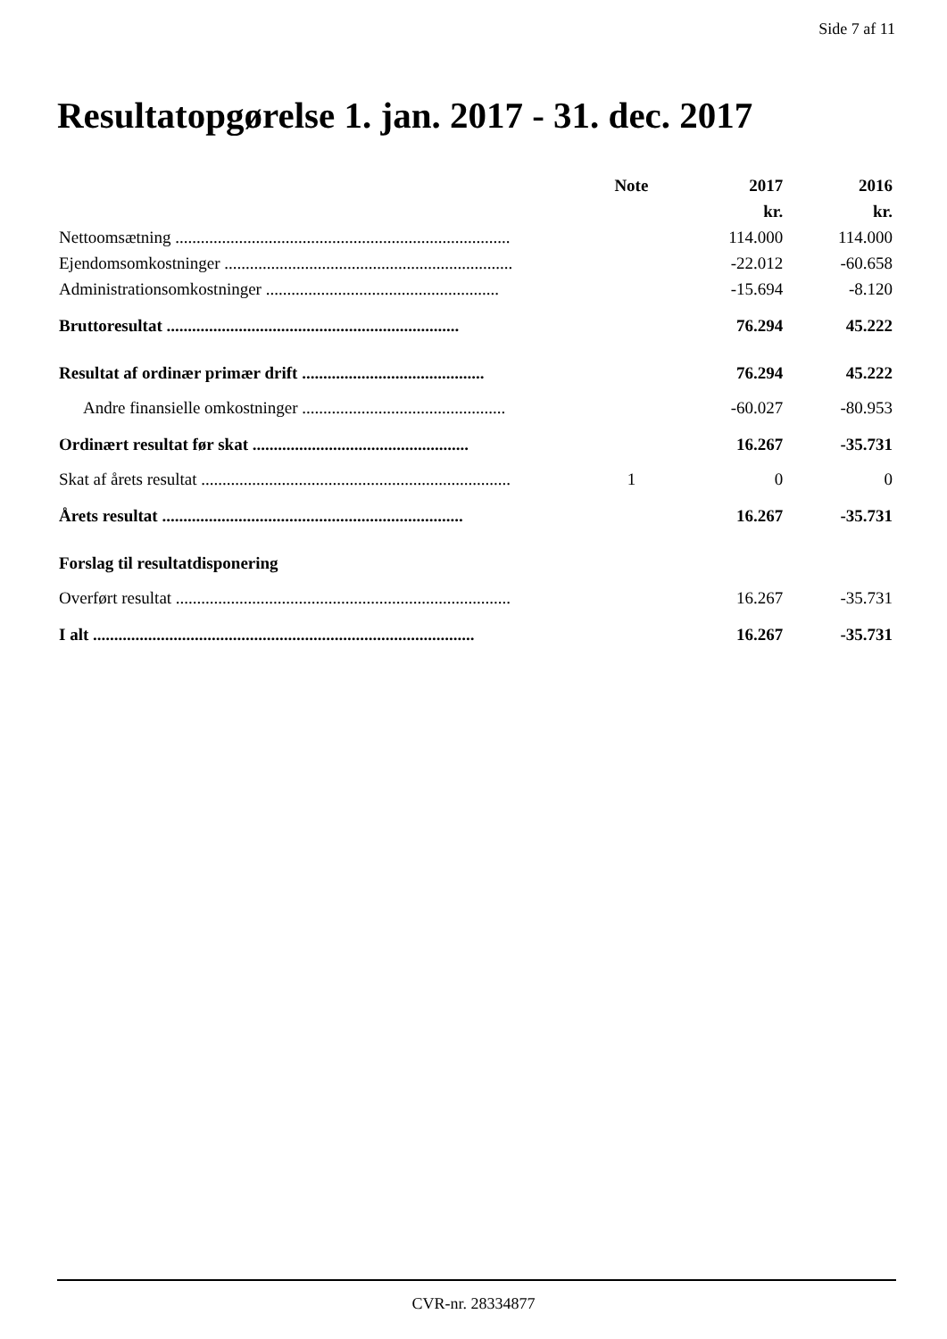Side 7 af 11
Resultatopgørelse 1. jan. 2017 - 31. dec. 2017
| | Note | 2017 | 2016 |
| --- | --- | --- | --- |
| | | kr. | kr. |
| Nettoomsætning ............................................................................... | | 114.000 | 114.000 |
| Ejendomsomkostninger .................................................................... | | -22.012 | -60.658 |
| Administrationsomkostninger ....................................................... | | -15.694 | -8.120 |
| Bruttoresultat ..................................................................... | | 76.294 | 45.222 |
| Resultat af ordinær primær drift ........................................... | | 76.294 | 45.222 |
| Andre finansielle omkostninger ................................................ | | -60.027 | -80.953 |
| Ordinært resultat før skat ................................................... | | 16.267 | -35.731 |
| Skat af årets resultat ......................................................................... | 1 | 0 | 0 |
| Årets resultat ....................................................................... | | 16.267 | -35.731 |
| Forslag til resultatdisponering | | | |
| Overført resultat ............................................................................... | | 16.267 | -35.731 |
| I alt .......................................................................................... | | 16.267 | -35.731 |
CVR-nr. 28334877